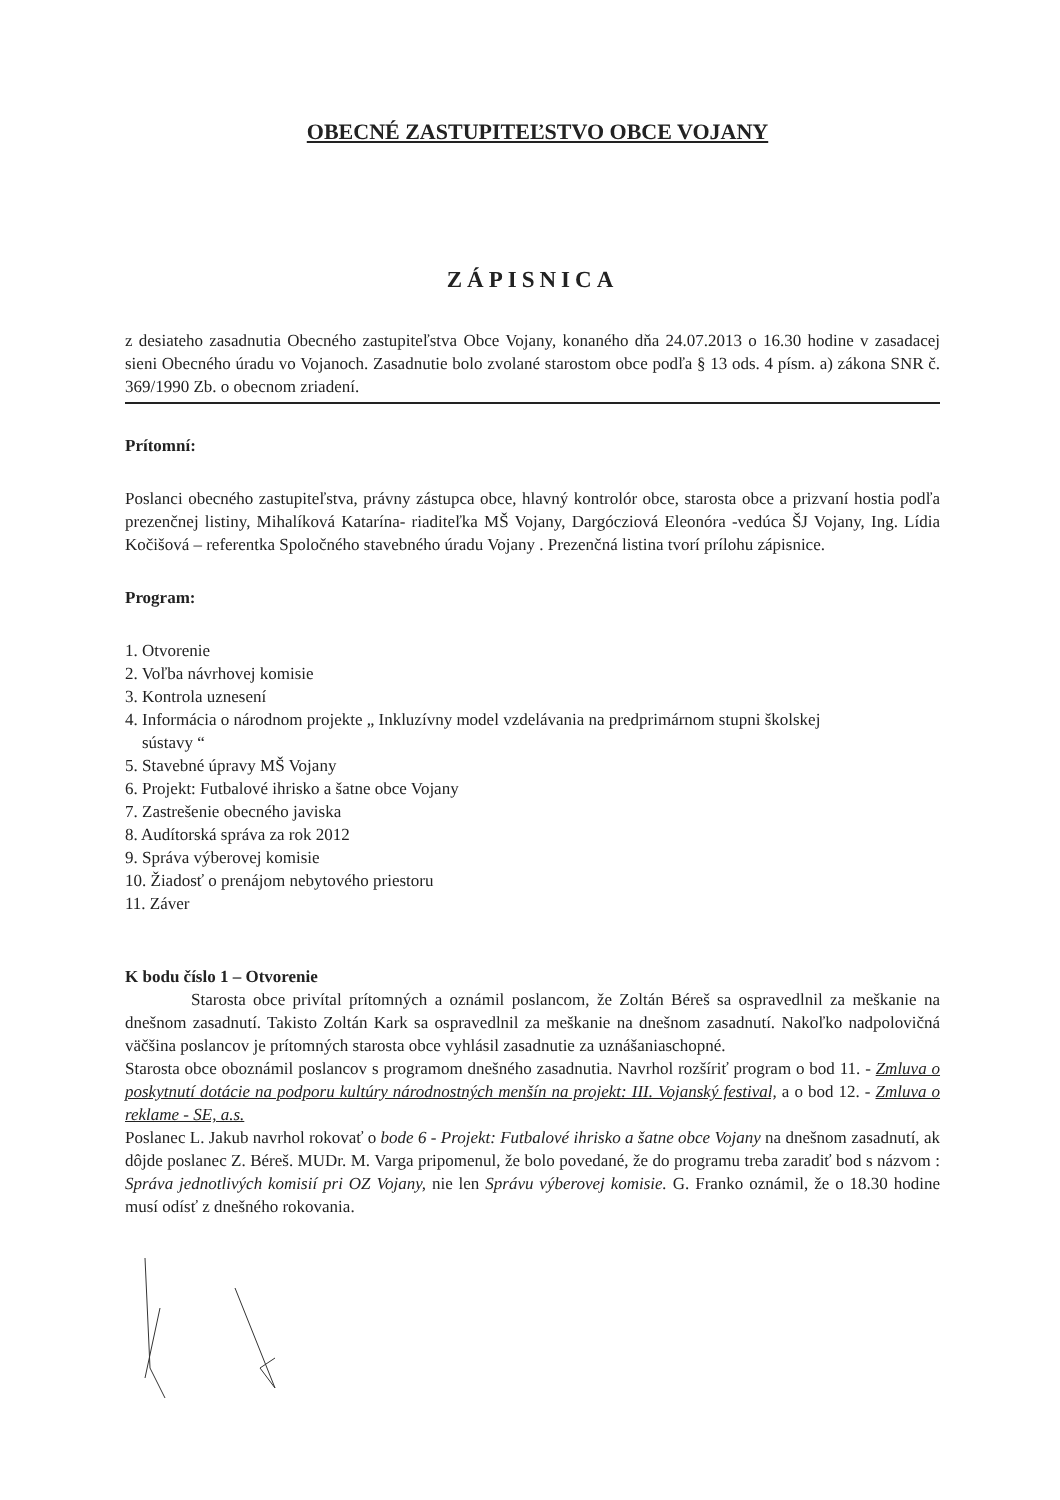OBECNÉ ZASTUPITEĽSTVO OBCE VOJANY
ZÁPISNICA
z desiateho zasadnutia Obecného zastupiteľstva Obce Vojany, konaného dňa 24.07.2013 o 16.30 hodine v zasadacej sieni Obecného úradu vo Vojanoch. Zasadnutie bolo zvolané starostom obce podľa § 13 ods. 4 písm. a) zákona SNR č. 369/1990 Zb. o obecnom zriadení.
Prítomní:
Poslanci obecného zastupiteľstva, právny zástupca obce, hlavný kontrolór obce, starosta obce a prizvaní hostia podľa prezenčnej listiny, Mihalíková Katarína- riaditeľka MŠ Vojany, Dargócziová Eleonóra -vedúca ŠJ Vojany, Ing. Lídia Kočišová – referentka Spoločného stavebného úradu Vojany . Prezenčná listina tvorí prílohu zápisnice.
Program:
1. Otvorenie
2. Voľba návrhovej komisie
3. Kontrola uznesení
4. Informácia o národnom projekte „ Inkluzívny model vzdelávania na predprimárnom stupni školskej
sústavy “
5. Stavebné úpravy MŠ Vojany
6. Projekt: Futbalové ihrisko a šatne obce Vojany
7. Zastrešenie obecného javiska
8. Audítorská správa za rok 2012
9. Správa výberovej komisie
10. Žiadosť o prenájom nebytového priestoru
11. Záver
K bodu číslo 1 – Otvorenie
Starosta obce privítal prítomných a oznámil poslancom, že Zoltán Béreš sa ospravedlnil za meškanie na dnešnom zasadnutí. Takisto Zoltán Kark sa ospravedlnil za meškanie na dnešnom zasadnutí. Nakoľko nadpolovičná väčšina poslancov je prítomných starosta obce vyhlásil zasadnutie za uznášaniaschopné.
Starosta obce oboznámil poslancov s programom dnešného zasadnutia. Navrhol rozšíriť program o bod 11. - Zmluva o poskytnutí dotácie na podporu kultúry národnostných menšín na projekt: III. Vojanský festival, a o bod 12. - Zmluva o reklame - SE, a.s.
Poslanec L. Jakub navrhol rokovať o bode 6 - Projekt: Futbalové ihrisko a šatne obce Vojany na dnešnom zasadnutí, ak dôjde poslanec Z. Béreš. MUDr. M. Varga pripomenul, že bolo povedané, že do programu treba zaradiť bod s názvom : Správa jednotlivých komisií pri OZ Vojany, nie len Správu výberovej komisie. G. Franko oznámil, že o 18.30 hodine musí odísť z dnešného rokovania.